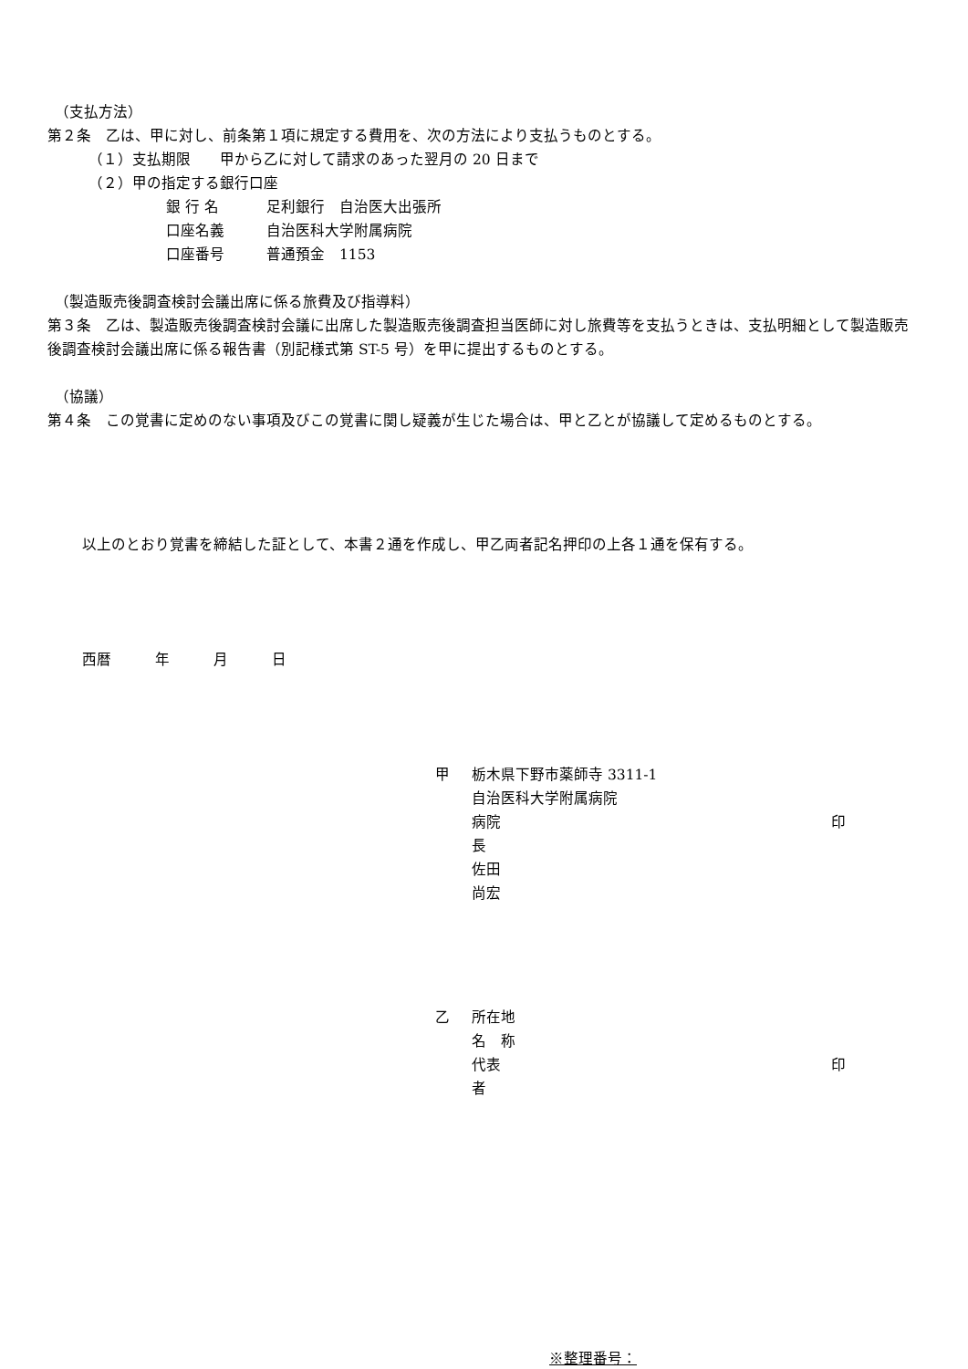（支払方法）
第２条　乙は、甲に対し、前条第１項に規定する費用を、次の方法により支払うものとする。
（１）支払期限　　甲から乙に対して請求のあった翌月の 20 日まで
（２）甲の指定する銀行口座
銀 行 名 足利銀行　自治医大出張所
口座名義 自治医科大学附属病院
口座番号 普通預金　1153
（製造販売後調査検討会議出席に係る旅費及び指導料）
第３条　乙は、製造販売後調査検討会議に出席した製造販売後調査担当医師に対し旅費等を支払うときは、支払明細として製造販売後調査検討会議出席に係る報告書（別記様式第 ST-5 号）を甲に提出するものとする。
（協議）
第４条　この覚書に定めのない事項及びこの覚書に関し疑義が生じた場合は、甲と乙とが協議して定めるものとする。
以上のとおり覚書を締結した証として、本書２通を作成し、甲乙両者記名押印の上各１通を保有する。
西暦　　　年　　　月　　　日
甲 栃木県下野市薬師寺 3311-1
自治医科大学附属病院
病院長　　佐田　尚宏 印
乙 所在地
名　称
代表者 印
※整理番号：